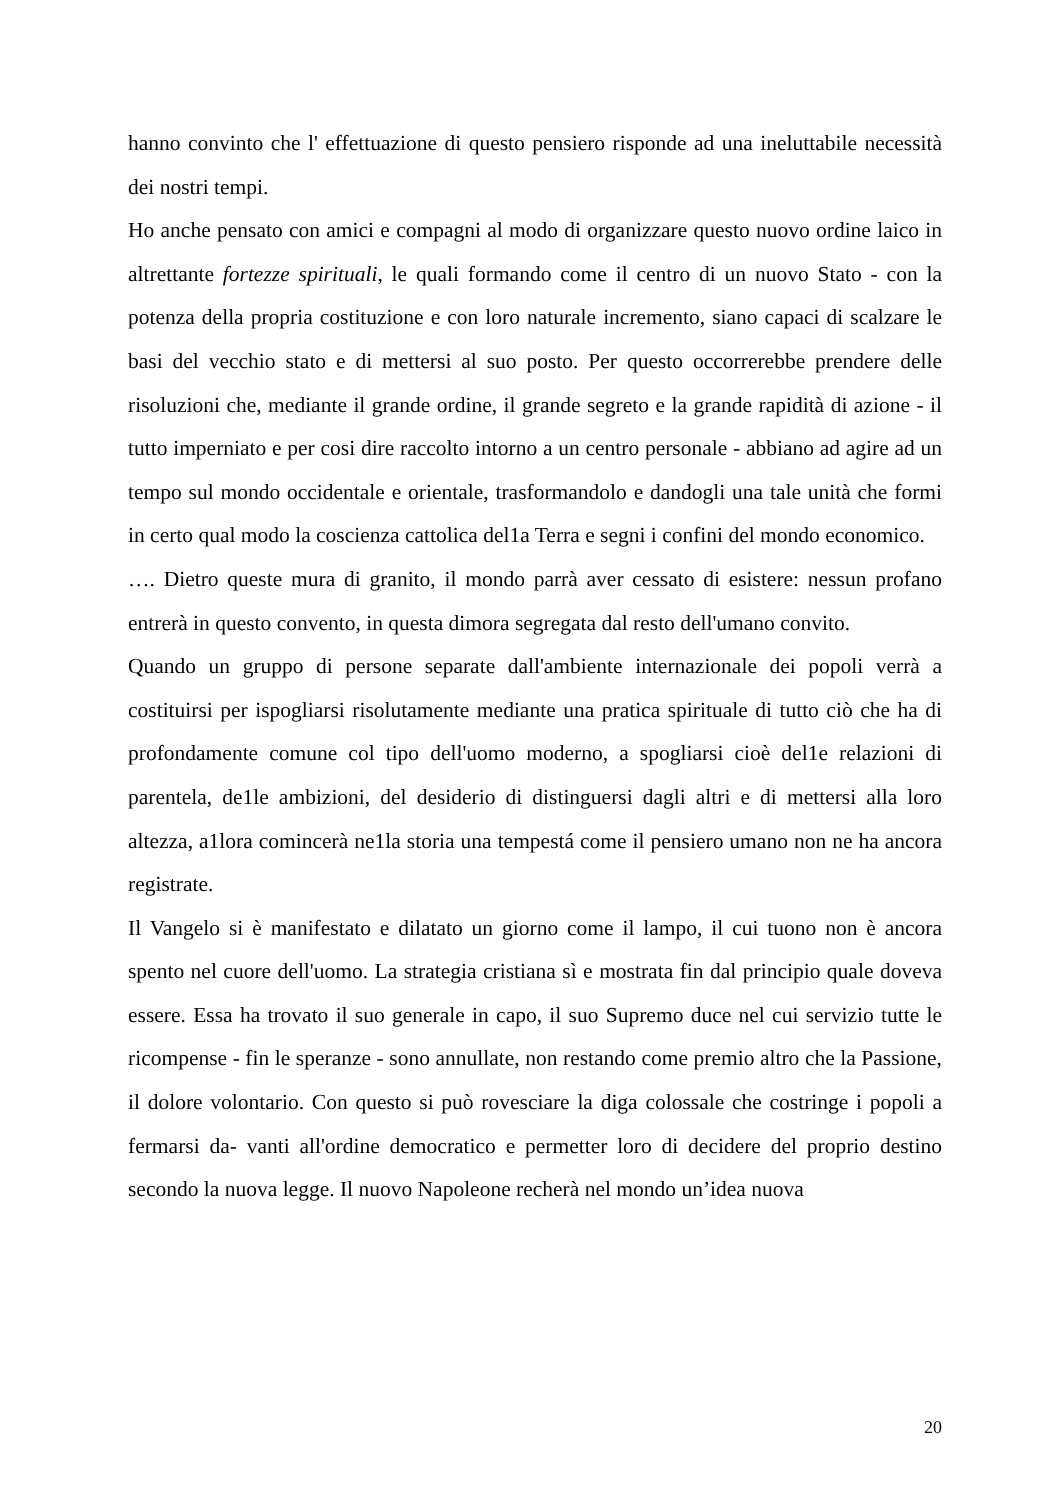hanno convinto che l' effettuazione di questo pensiero risponde ad una ineluttabile necessità dei nostri tempi.
Ho anche pensato con amici e compagni al modo di organizzare questo nuovo ordine laico in altrettante fortezze spirituali, le quali formando come il centro di un nuovo Stato - con la potenza della propria costituzione e con loro naturale incremento, siano capaci di scalzare le basi del vecchio stato e di mettersi al suo posto. Per questo occorrerebbe prendere delle risoluzioni che, mediante il grande ordine, il grande segreto e la grande rapidità di azione - il tutto imperniato e per cosi dire raccolto intorno a un centro personale - abbiano ad agire ad un tempo sul mondo occidentale e orientale, trasformandolo e dandogli una tale unità che formi in certo qual modo la coscienza cattolica del1a Terra e segni i confini del mondo economico.
…. Dietro queste mura di granito, il mondo parrà aver cessato di esistere: nessun profano entrerà in questo convento, in questa dimora segregata dal resto dell'umano convito.
Quando un gruppo di persone separate dall'ambiente internazionale dei popoli verrà a costituirsi per ispogliarsi risolutamente mediante una pratica spirituale di tutto ciò che ha di profondamente comune col tipo dell'uomo moderno, a spogliarsi cioè del1e relazioni di parentela, de1le ambizioni, del desiderio di distinguersi dagli altri e di mettersi alla loro altezza, a1lora comincerà ne1la storia una tempestá come il pensiero umano non ne ha ancora registrate.
Il Vangelo si è manifestato e dilatato un giorno come il lampo, il cui tuono non è ancora spento nel cuore dell'uomo. La strategia cristiana sì e mostrata fin dal principio quale doveva essere. Essa ha trovato il suo generale in capo, il suo Supremo duce nel cui servizio tutte le ricompense - fin le speranze - sono annullate, non restando come premio altro che la Passione, il dolore volontario. Con questo si può rovesciare la diga colossale che costringe i popoli a fermarsi da- vanti all'ordine democratico e permetter loro di decidere del proprio destino secondo la nuova legge. Il nuovo Napoleone recherà nel mondo un’idea nuova
20